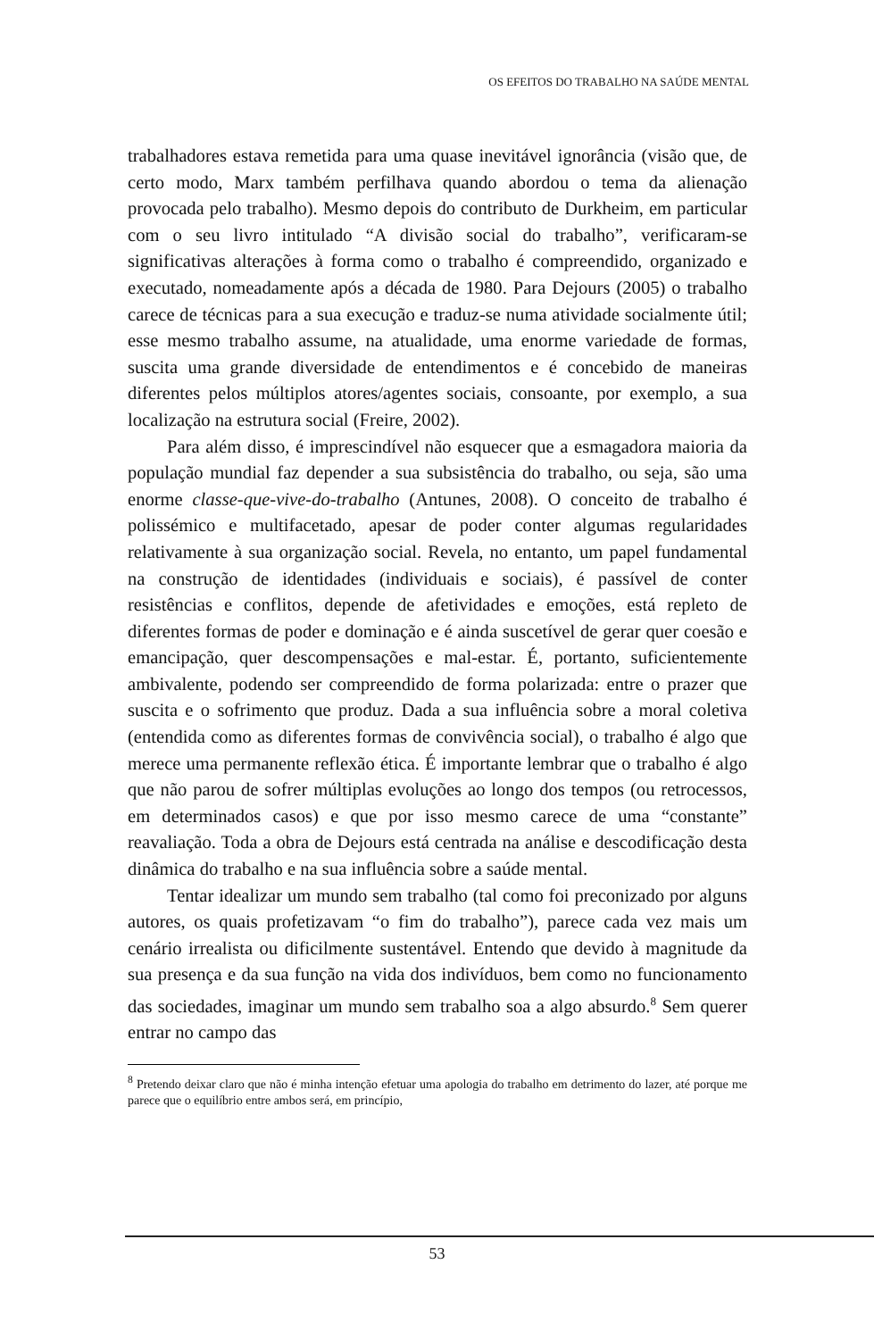OS EFEITOS DO TRABALHO NA SAÚDE MENTAL
trabalhadores estava remetida para uma quase inevitável ignorância (visão que, de certo modo, Marx também perfilhava quando abordou o tema da alienação provocada pelo trabalho). Mesmo depois do contributo de Durkheim, em particular com o seu livro intitulado “A divisão social do trabalho”, verificaram-se significativas alterações à forma como o trabalho é compreendido, organizado e executado, nomeadamente após a década de 1980. Para Dejours (2005) o trabalho carece de técnicas para a sua execução e traduz-se numa atividade socialmente útil; esse mesmo trabalho assume, na atualidade, uma enorme variedade de formas, suscita uma grande diversidade de entendimentos e é concebido de maneiras diferentes pelos múltiplos atores/agentes sociais, consoante, por exemplo, a sua localização na estrutura social (Freire, 2002).
Para além disso, é imprescindível não esquecer que a esmagadora maioria da população mundial faz depender a sua subsistência do trabalho, ou seja, são uma enorme classe-que-vive-do-trabalho (Antunes, 2008). O conceito de trabalho é polissémico e multifacetado, apesar de poder conter algumas regularidades relativamente à sua organização social. Revela, no entanto, um papel fundamental na construção de identidades (individuais e sociais), é passível de conter resistências e conflitos, depende de afetividades e emoções, está repleto de diferentes formas de poder e dominação e é ainda suscetível de gerar quer coesão e emancipação, quer descompensações e mal-estar. É, portanto, suficientemente ambivalente, podendo ser compreendido de forma polarizada: entre o prazer que suscita e o sofrimento que produz. Dada a sua influência sobre a moral coletiva (entendida como as diferentes formas de convivência social), o trabalho é algo que merece uma permanente reflexão ética. É importante lembrar que o trabalho é algo que não parou de sofrer múltiplas evoluções ao longo dos tempos (ou retrocessos, em determinados casos) e que por isso mesmo carece de uma “constante” reavaliação. Toda a obra de Dejours está centrada na análise e descodificação desta dinâmica do trabalho e na sua influência sobre a saúde mental.
Tentar idealizar um mundo sem trabalho (tal como foi preconizado por alguns autores, os quais profetizavam “o fim do trabalho”), parece cada vez mais um cenário irrealista ou dificilmente sustentável. Entendo que devido à magnitude da sua presença e da sua função na vida dos indivíduos, bem como no funcionamento das sociedades, imaginar um mundo sem trabalho soa a algo absurdo.<sup>8</sup> Sem querer entrar no campo das
<sup>8</sup> Pretendo deixar claro que não é minha intenção efetuar uma apologia do trabalho em detrimento do lazer, até porque me parece que o equilíbrio entre ambos será, em princípio,
53